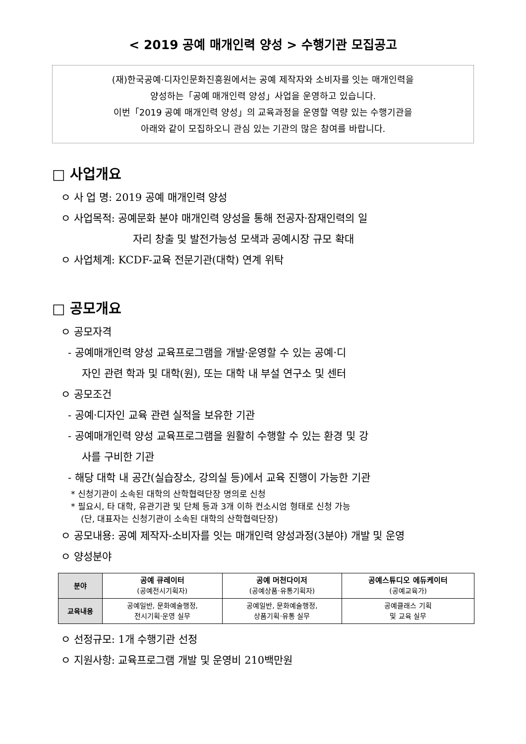< 2019 공예 매개인력 양성 > 수행기관 모집공고
(재)한국공예·디자인문화진흥원에서는 공예 제작자와 소비자를 잇는 매개인력을
양성하는「공예 매개인력 양성」사업을 운영하고 있습니다.
이번「2019 공예 매개인력 양성」의 교육과정을 운영할 역량 있는 수행기관을
아래와 같이 모집하오니 관심 있는 기관의 많은 참여를 바랍니다.
□ 사업개요
ㅇ 사 업 명: 2019 공예 매개인력 양성
ㅇ 사업목적: 공예문화 분야 매개인력 양성을 통해 전공자·잠재인력의 일
자리 창출 및 발전가능성 모색과 공예시장 규모 확대
ㅇ 사업체계: KCDF-교육 전문기관(대학) 연계 위탁
□ 공모개요
ㅇ 공모자격
- 공예매개인력 양성 교육프로그램을 개발·운영할 수 있는 공예·디
자인 관련 학과 및 대학(원), 또는 대학 내 부설 연구소 및 센터
ㅇ 공모조건
- 공예·디자인 교육 관련 실적을 보유한 기관
- 공예매개인력 양성 교육프로그램을 원활히 수행할 수 있는 환경 및 강
사를 구비한 기관
- 해당 대학 내 공간(실습장소, 강의실 등)에서 교육 진행이 가능한 기관
* 신청기관이 소속된 대학의 산학협력단장 명의로 신청
* 필요시, 타 대학, 유관기관 및 단체 등과 3개 이하 컨소시엄 형태로 신청 가능
(단, 대표자는 신청기관이 소속된 대학의 산학협력단장)
ㅇ 공모내용: 공예 제작자-소비자를 잇는 매개인력 양성과정(3분야) 개발 및 운영
ㅇ 양성분야
| 분야 | 공예 큐레이터 (공예전시기획자) | 공예 머천다이저 (공예상품·유통기획자) | 공예스튜디오 에듀케이터 (공예교육가) |
| 교육내용 | 공예일반, 문화예술행정, 전시기획·운영 실무 | 공예일반, 문화예술행정, 상품기획·유통 실무 | 공예클래스 기획 및 교육 실무 |
ㅇ 선정규모: 1개 수행기관 선정
ㅇ 지원사항: 교육프로그램 개발 및 운영비 210백만원